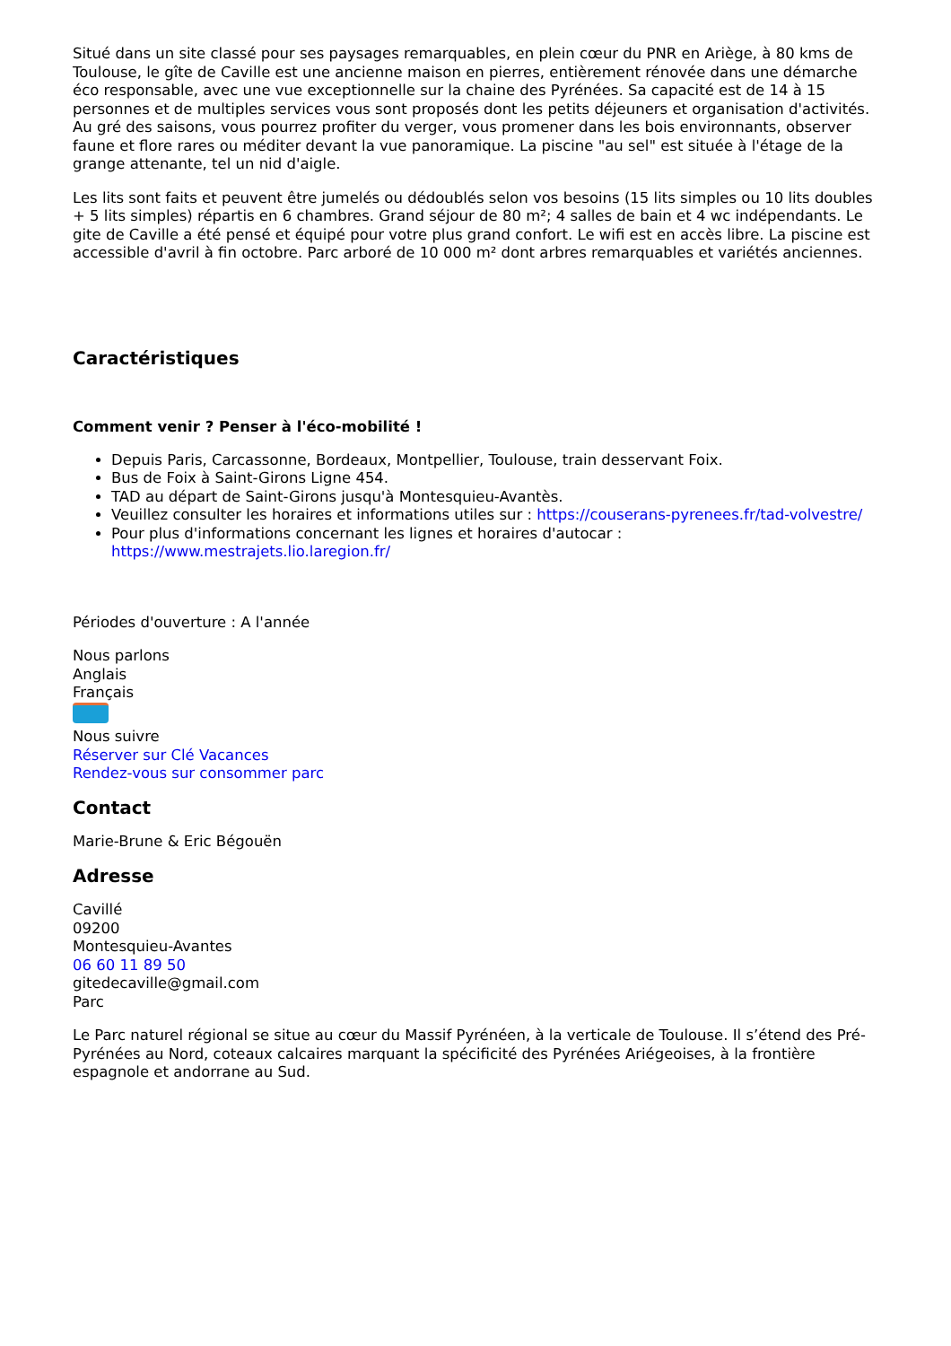Situé dans un site classé pour ses paysages remarquables, en plein cœur du PNR en Ariège, à 80 kms de Toulouse, le gîte de Caville est une ancienne maison en pierres, entièrement rénovée dans une démarche éco responsable, avec une vue exceptionnelle sur la chaine des Pyrénées. Sa capacité est de 14 à 15 personnes et de multiples services vous sont proposés dont les petits déjeuners et organisation d'activités. Au gré des saisons, vous pourrez profiter du verger, vous promener dans les bois environnants, observer faune et flore rares ou méditer devant la vue panoramique. La piscine "au sel" est située à l'étage de la grange attenante, tel un nid d'aigle.
Les lits sont faits et peuvent être jumelés ou dédoublés selon vos besoins (15 lits simples ou 10 lits doubles + 5 lits simples) répartis en 6 chambres. Grand séjour de 80 m²; 4 salles de bain et 4 wc indépendants. Le gite de Caville a été pensé et équipé pour votre plus grand confort. Le wifi est en accès libre. La piscine est accessible d'avril à fin octobre. Parc arboré de 10 000 m² dont arbres remarquables et variétés anciennes.
Caractéristiques
Comment venir ? Penser à l'éco-mobilité !
Depuis Paris, Carcassonne, Bordeaux, Montpellier, Toulouse, train desservant Foix.
Bus de Foix à Saint-Girons Ligne 454.
TAD au départ de Saint-Girons jusqu'à Montesquieu-Avantès.
Veuillez consulter les horaires et informations utiles sur : https://couserans-pyrenees.fr/tad-volvestre/
Pour plus d'informations concernant les lignes et horaires d'autocar : https://www.mestrajets.lio.laregion.fr/
Périodes d'ouverture : A l'année
Nous parlons
Anglais
Français
Nous suivre
Réserver sur Clé Vacances
Rendez-vous sur consommer parc
Contact
Marie-Brune & Eric Bégouën
Adresse
Cavillé
09200
Montesquieu-Avantes
06 60 11 89 50
gitedecaville@gmail.com
Parc
Le Parc naturel régional se situe au cœur du Massif Pyrénéen, à la verticale de Toulouse. Il s’étend des Pré-Pyrénées au Nord, coteaux calcaires marquant la spécificité des Pyrénées Ariégeoises, à la frontière espagnole et andorrane au Sud.